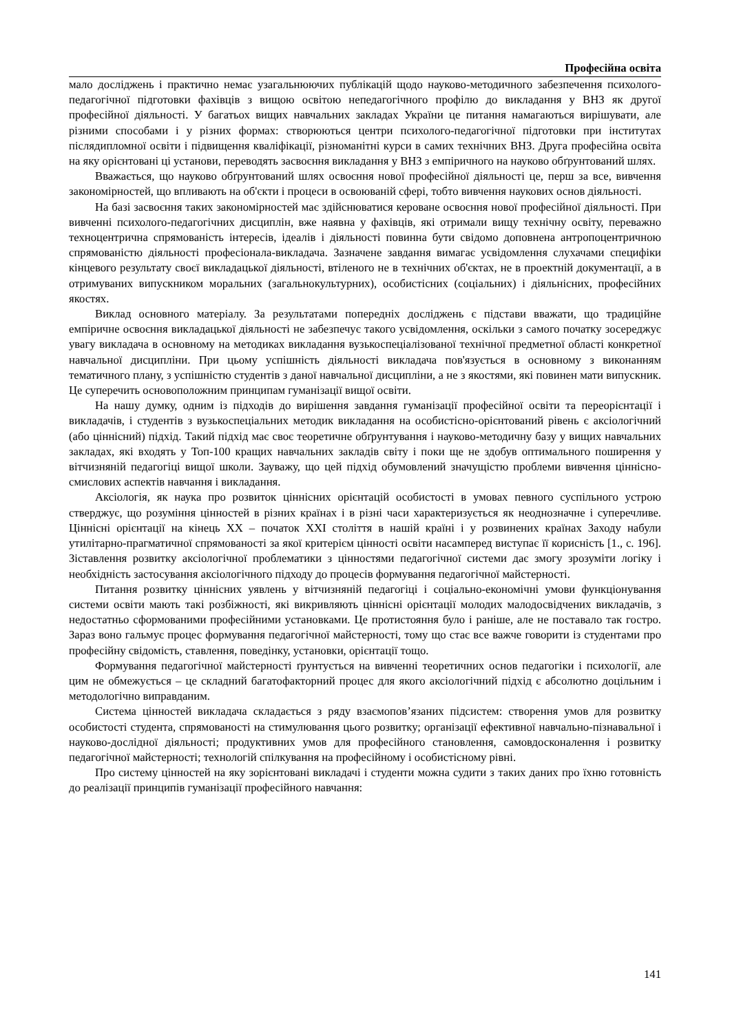Професійна освіта
мало досліджень і практично немає узагальнюючих публікацій щодо науково-методичного забезпечення психолого-педагогічної підготовки фахівців з вищою освітою непедагогічного профілю до викладання у ВНЗ як другої професійної діяльності. У багатьох вищих навчальних закладах України це питання намагаються вирішувати, але різними способами і у різних формах: створюються центри психолого-педагогічної підготовки при інститутах післядипломної освіти і підвищення кваліфікації, різноманітні курси в самих технічних ВНЗ. Друга професійна освіта на яку орієнтовані ці установи, переводять засвоєння викладання у ВНЗ з емпіричного на науково обґрунтований шлях.
Вважається, що науково обґрунтований шлях освоєння нової професійної діяльності це, перш за все, вивчення закономірностей, що впливають на об'єкти і процеси в освоюваній сфері, тобто вивчення наукових основ діяльності.
На базі засвоєння таких закономірностей має здійснюватися кероване освоєння нової професійної діяльності. При вивченні психолого-педагогічних дисциплін, вже наявна у фахівців, які отримали вищу технічну освіту, переважно техноцентрична спрямованість інтересів, ідеалів і діяльності повинна бути свідомо доповнена антропоцентричною спрямованістю діяльності професіонала-викладача. Зазначене завдання вимагає усвідомлення слухачами специфіки кінцевого результату своєї викладацької діяльності, втіленого не в технічних об'єктах, не в проектній документації, а в отримуваних випускником моральних (загальнокультурних), особистісних (соціальних) і діяльнісних, професійних якостях.
Виклад основного матеріалу. За результатами попередніх досліджень є підстави вважати, що традиційне емпіричне освоєння викладацької діяльності не забезпечує такого усвідомлення, оскільки з самого початку зосереджує увагу викладача в основному на методиках викладання вузькоспеціалізованої технічної предметної області конкретної навчальної дисципліни. При цьому успішність діяльності викладача пов'язується в основному з виконанням тематичного плану, з успішністю студентів з даної навчальної дисципліни, а не з якостями, які повинен мати випускник. Це суперечить основоположним принципам гуманізації вищої освіти.
На нашу думку, одним із підходів до вирішення завдання гуманізації професійної освіти та переорієнтації і викладачів, і студентів з вузькоспеціальних методик викладання на особистісно-орієнтований рівень є аксіологічний (або ціннісний) підхід. Такий підхід має своє теоретичне обґрунтування і науково-методичну базу у вищих навчальних закладах, які входять у Топ-100 кращих навчальних закладів світу і поки ще не здобув оптимального поширення у вітчизняній педагогіці вищої школи. Зауважу, що цей підхід обумовлений значущістю проблеми вивчення ціннісно-смислових аспектів навчання і викладання.
Аксіологія, як наука про розвиток ціннісних орієнтацій особистості в умовах певного суспільного устрою стверджує, що розуміння цінностей в різних країнах і в різні часи характеризується як неоднозначне і суперечливе. Ціннісні орієнтації на кінець ХХ – початок ХХІ століття в нашій країні і у розвинених країнах Заходу набули утилітарно-прагматичної спрямованості за якої критерієм цінності освіти насамперед виступає її корисність [1., с. 196]. Зіставлення розвитку аксіологічної проблематики з цінностями педагогічної системи дає змогу зрозуміти логіку і необхідність застосування аксіологічного підходу до процесів формування педагогічної майстерності.
Питання розвитку ціннісних уявлень у вітчизняній педагогіці і соціально-економічні умови функціонування системи освіти мають такі розбіжності, які викривляють ціннісні орієнтації молодих малодосвідчених викладачів, з недостатньо сформованими професійними установками. Це протистояння було і раніше, але не поставало так гостро. Зараз воно гальмує процес формування педагогічної майстерності, тому що стає все важче говорити із студентами про професійну свідомість, ставлення, поведінку, установки, орієнтації тощо.
Формування педагогічної майстерності ґрунтується на вивченні теоретичних основ педагогіки і психології, але цим не обмежується – це складний багатофакторний процес для якого аксіологічний підхід є абсолютно доцільним і методологічно виправданим.
Система цінностей викладача складається з ряду взаємопов’язаних підсистем: створення умов для розвитку особистості студента, спрямованості на стимулювання цього розвитку; організації ефективної навчально-пізнавальної і науково-дослідної діяльності; продуктивних умов для професійного становлення, самовдосконалення і розвитку педагогічної майстерності; технологій спілкування на професійному і особистісному рівні.
Про систему цінностей на яку зорієнтовані викладачі і студенти можна судити з таких даних про їхню готовність до реалізації принципів гуманізації професійного навчання:
141